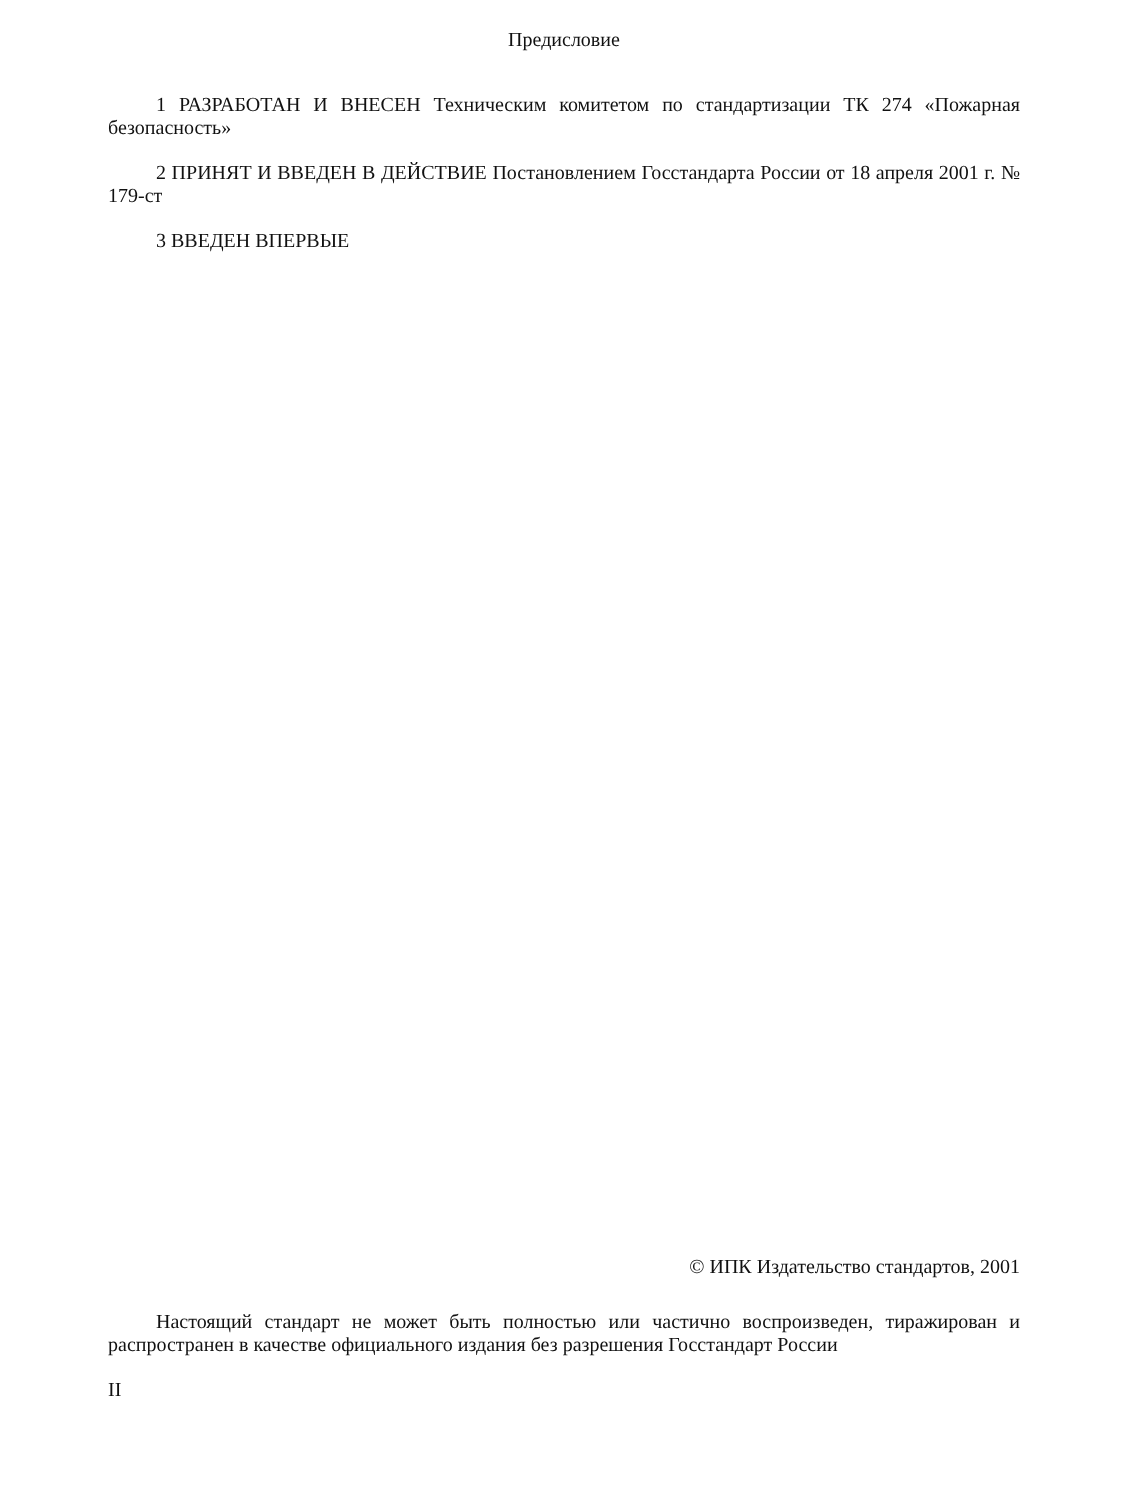Предисловие
1 РАЗРАБОТАН И ВНЕСЕН Техническим комитетом по стандартизации ТК 274 «Пожарная безопасность»
2 ПРИНЯТ И ВВЕДЕН В ДЕЙСТВИЕ Постановлением Госстандарта России от 18 апреля 2001 г. № 179-ст
3 ВВЕДЕН ВПЕРВЫЕ
© ИПК Издательство стандартов, 2001
Настоящий стандарт не может быть полностью или частично воспроизведен, тиражирован и распространен в качестве официального издания без разрешения Госстандарт России
II